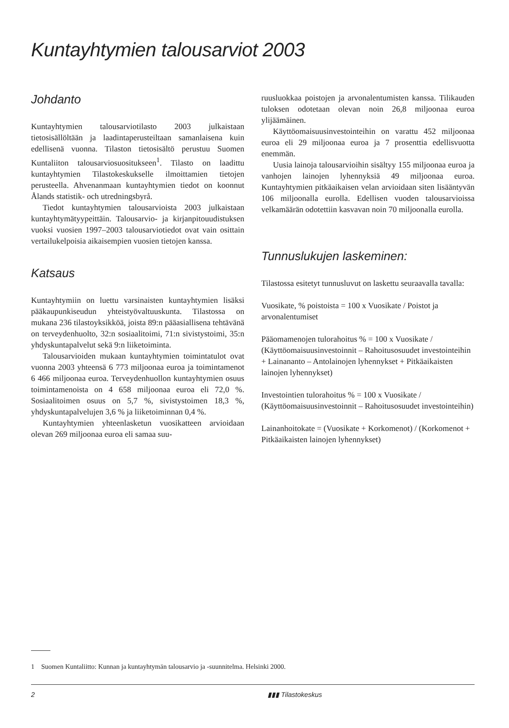Kuntayhtymien talousarviot 2003
Johdanto
Kuntayhtymien talousarviotilasto 2003 julkaistaan tietosisällöltään ja laadintaperusteiltaan samanlaisena kuin edellisenä vuonna. Tilaston tietosisältö perustuu Suomen Kuntaliiton talousarviosuositukseen<sup>1</sup>. Tilasto on laadittu kuntayhtymien Tilastokeskukselle ilmoittamien tietojen perusteella. Ahvenanmaan kuntayhtymien tiedot on koonnut Ålands statistik- och utredningsbyrå.
Tiedot kuntayhtymien talousarvioista 2003 julkaistaan kuntayhtymätyypeittäin. Talousarvio- ja kirjanpitouudistuksen vuoksi vuosien 1997–2003 talousarviotiedot ovat vain osittain vertailukelpoisia aikaisempien vuosien tietojen kanssa.
Katsaus
Kuntayhtymiin on luettu varsinaisten kuntayhtymien lisäksi pääkaupunkiseudun yhteistyövaltuuskunta. Tilastossa on mukana 236 tilastoyksikköä, joista 89:n pääasiallisena tehtävänä on terveydenhuolto, 32:n sosiaalitoimi, 71:n sivistystoimi, 35:n yhdyskuntapalvelut sekä 9:n liiketoiminta.
Talousarvioiden mukaan kuntayhtymien toimintatulot ovat vuonna 2003 yhteensä 6 773 miljoonaa euroa ja toimintamenot 6 466 miljoonaa euroa. Terveydenhuollon kuntayhtymien osuus toimintamenoista on 4 658 miljoonaa euroa eli 72,0 %. Sosiaalitoimen osuus on 5,7 %, sivistystoimen 18,3 %, yhdyskuntapalvelujen 3,6 % ja liiketoiminnan 0,4 %.
Kuntayhtymien yhteenlasketun vuosikatteen arvioidaan olevan 269 miljoonaa euroa eli samaa suu-
ruusluokkaa poistojen ja arvonalentumisten kanssa. Tilikauden tuloksen odotetaan olevan noin 26,8 miljoonaa euroa ylijäämäinen.
Käyttöomaisuusinvestointeihin on varattu 452 miljoonaa euroa eli 29 miljoonaa euroa ja 7 prosenttia edellisvuotta enemmän.
Uusia lainoja talousarvioihin sisältyy 155 miljoonaa euroa ja vanhojen lainojen lyhennyksiä 49 miljoonaa euroa. Kuntayhtymien pitkäaikaisen velan arvioidaan siten lisääntyvän 106 miljoonalla eurolla. Edellisen vuoden talousarvioissa velkamäärän odotettiin kasvavan noin 70 miljoonalla eurolla.
Tunnuslukujen laskeminen:
Tilastossa esitetyt tunnusluvut on laskettu seuraavalla tavalla:
Vuosikate, % poistoista = 100 x Vuosikate / Poistot ja arvonalentumiset
Pääomamenojen tulorahoitus % = 100 x Vuosikate / (Käyttöomaisuusinvestoinnit – Rahoitusosuudet investointeihin + Lainananto – Antolainojen lyhennykset + Pitkäaikaisten lainojen lyhennykset)
Investointien tulorahoitus % = 100 x Vuosikate / (Käyttöomaisuusinvestoinnit – Rahoitusosuudet investointeihin)
Lainanhoitokate = (Vuosikate + Korkomenot) / (Korkomenot + Pitkäaikaisten lainojen lyhennykset)
1 Suomen Kuntaliitto: Kunnan ja kuntayhtymän talousarvio ja -suunnitelma. Helsinki 2000.
2 ▮▮▮ Tilastokeskus